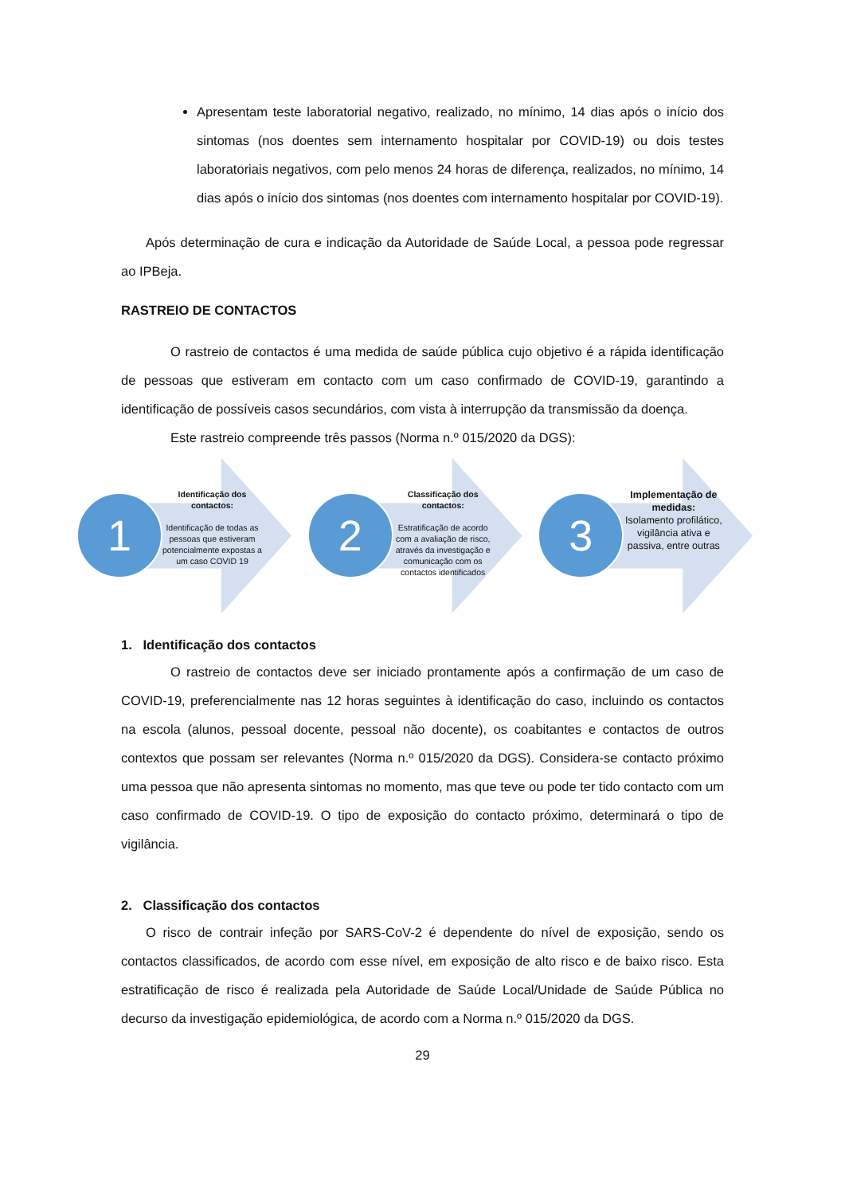Apresentam teste laboratorial negativo, realizado, no mínimo, 14 dias após o início dos sintomas (nos doentes sem internamento hospitalar por COVID-19) ou dois testes laboratoriais negativos, com pelo menos 24 horas de diferença, realizados, no mínimo, 14 dias após o início dos sintomas (nos doentes com internamento hospitalar por COVID-19).
Após determinação de cura e indicação da Autoridade de Saúde Local, a pessoa pode regressar ao IPBeja.
RASTREIO DE CONTACTOS
O rastreio de contactos é uma medida de saúde pública cujo objetivo é a rápida identificação de pessoas que estiveram em contacto com um caso confirmado de COVID-19, garantindo a identificação de possíveis casos secundários, com vista à interrupção da transmissão da doença.
Este rastreio compreende três passos (Norma n.º 015/2020 da DGS):
1
Identificação dos contactos:
Identificação de todas as pessoas que estiveram potencialmente expostas a um caso COVID 19
2
Classificação dos contactos:
Estratificação de acordo com a avaliação de risco, através da investigação e comunicação com os contactos identificados
3
Implementação de medidas:
Isolamento profilático, vigilância ativa e passiva, entre outras
1. Identificação dos contactos
O rastreio de contactos deve ser iniciado prontamente após a confirmação de um caso de COVID-19, preferencialmente nas 12 horas seguintes à identificação do caso, incluindo os contactos na escola (alunos, pessoal docente, pessoal não docente), os coabitantes e contactos de outros contextos que possam ser relevantes (Norma n.º 015/2020 da DGS). Considera-se contacto próximo uma pessoa que não apresenta sintomas no momento, mas que teve ou pode ter tido contacto com um caso confirmado de COVID-19. O tipo de exposição do contacto próximo, determinará o tipo de vigilância.
2. Classificação dos contactos
O risco de contrair infeção por SARS-CoV-2 é dependente do nível de exposição, sendo os contactos classificados, de acordo com esse nível, em exposição de alto risco e de baixo risco. Esta estratificação de risco é realizada pela Autoridade de Saúde Local/Unidade de Saúde Pública no decurso da investigação epidemiológica, de acordo com a Norma n.º 015/2020 da DGS.
29